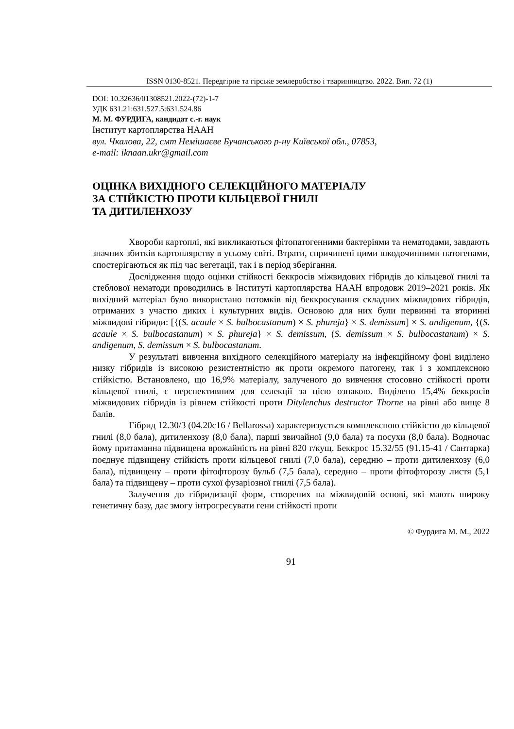ISSN 0130-8521. Передгірне та гірське землеробство і тваринництво. 2022. Вип. 72 (1)
DOI: 10.32636/01308521.2022-(72)-1-7
УДК 631.21:631.527.5:631.524.86
М. М. ФУРДИГА, кандидат с.-г. наук
Інститут картоплярства НААН
вул. Чкалова, 22, смт Немішаєве Бучанського р-ну Київської обл., 07853,
e-mail: iknaan.ukr@gmail.com
ОЦІНКА ВИХІДНОГО СЕЛЕКЦІЙНОГО МАТЕРІАЛУ
ЗА СТІЙКІСТЮ ПРОТИ КІЛЬЦЕВОЇ ГНИЛІ
ТА ДИТИЛЕНХОЗУ
Хвороби картоплі, які викликаються фітопатогенними бактеріями та нематодами, завдають значних збитків картоплярству в усьому світі. Втрати, спричинені цими шкодочинними патогенами, спостерігаються як під час вегетації, так і в період зберігання.
Дослідження щодо оцінки стійкості беккросів міжвидових гібридів до кільцевої гнилі та стеблової нематоди проводились в Інституті картоплярства НААН впродовж 2019–2021 років. Як вихідний матеріал було використано потомків від беккросування складних міжвидових гібридів, отриманих з участю диких і культурних видів. Основою для них були первинні та вторинні міжвидові гібриди: [{(S. acaule × S. bulbocastanum) × S. phureja} × S. demissum] × S. andigenum, {(S. acaule × S. bulbocastanum) × S. phureja} × S. demissum, (S. demissum × S. bulbocastanum) × S. andigenum, S. demissum × S. bulbocastanum.
У результаті вивчення вихідного селекційного матеріалу на інфекційному фоні виділено низку гібридів із високою резистентністю як проти окремого патогену, так і з комплексною стійкістю. Встановлено, що 16,9% матеріалу, залученого до вивчення стосовно стійкості проти кільцевої гнилі, є перспективним для селекції за цією ознакою. Виділено 15,4% беккросів міжвидових гібридів із рівнем стійкості проти Ditylenchus destructor Thorne на рівні або вище 8 балів.
Гібрид 12.30/3 (04.20с16 / Bellarossa) характеризується комплексною стійкістю до кільцевої гнилі (8,0 бала), дитиленхозу (8,0 бала), парші звичайної (9,0 бала) та посухи (8,0 бала). Водночас йому притаманна підвищена врожайність на рівні 820 г/кущ. Беккрос 15.32/55 (91.15-41 / Сантарка) поєднує підвищену стійкість проти кільцевої гнилі (7,0 бала), середню – проти дитиленхозу (6,0 бала), підвищену – проти фітофторозу бульб (7,5 бала), середню – проти фітофторозу листя (5,1 бала) та підвищену – проти сухої фузаріозної гнилі (7,5 бала).
Залучення до гібридизації форм, створених на міжвидовій основі, які мають широку генетичну базу, дає змогу інтрогресувати гени стійкості проти
© Фурдига М. М., 2022
91